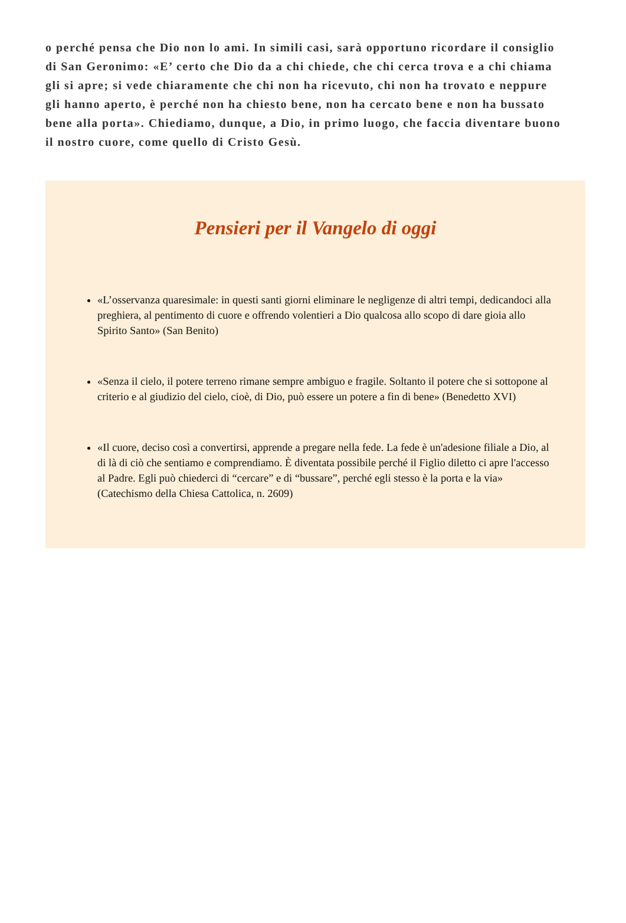o perché pensa che Dio non lo ami. In simili casi, sarà opportuno ricordare il consiglio di San Geronimo: «E’ certo che Dio da a chi chiede, che chi cerca trova e a chi chiama gli si apre; si vede chiaramente che chi non ha ricevuto, chi non ha trovato e neppure gli hanno aperto, è perché non ha chiesto bene, non ha cercato bene e non ha bussato bene alla porta». Chiediamo, dunque, a Dio, in primo luogo, che faccia diventare buono il nostro cuore, come quello di Cristo Gesù.
Pensieri per il Vangelo di oggi
«L’osservanza quaresimale: in questi santi giorni eliminare le negligenze di altri tempi, dedicandoci alla preghiera, al pentimento di cuore e offrendo volentieri a Dio qualcosa allo scopo di dare gioia allo Spirito Santo» (San Benito)
«Senza il cielo, il potere terreno rimane sempre ambiguo e fragile. Soltanto il potere che si sottopone al criterio e al giudizio del cielo, cioè, di Dio, può essere un potere a fin di bene» (Benedetto XVI)
«Il cuore, deciso così a convertirsi, apprende a pregare nella fede. La fede è un'adesione filiale a Dio, al di là di ciò che sentiamo e comprendiamo. È diventata possibile perché il Figlio diletto ci apre l'accesso al Padre. Egli può chiederci di “cercare” e di “bussare”, perché egli stesso è la porta e la via» (Catechismo della Chiesa Cattolica, n. 2609)